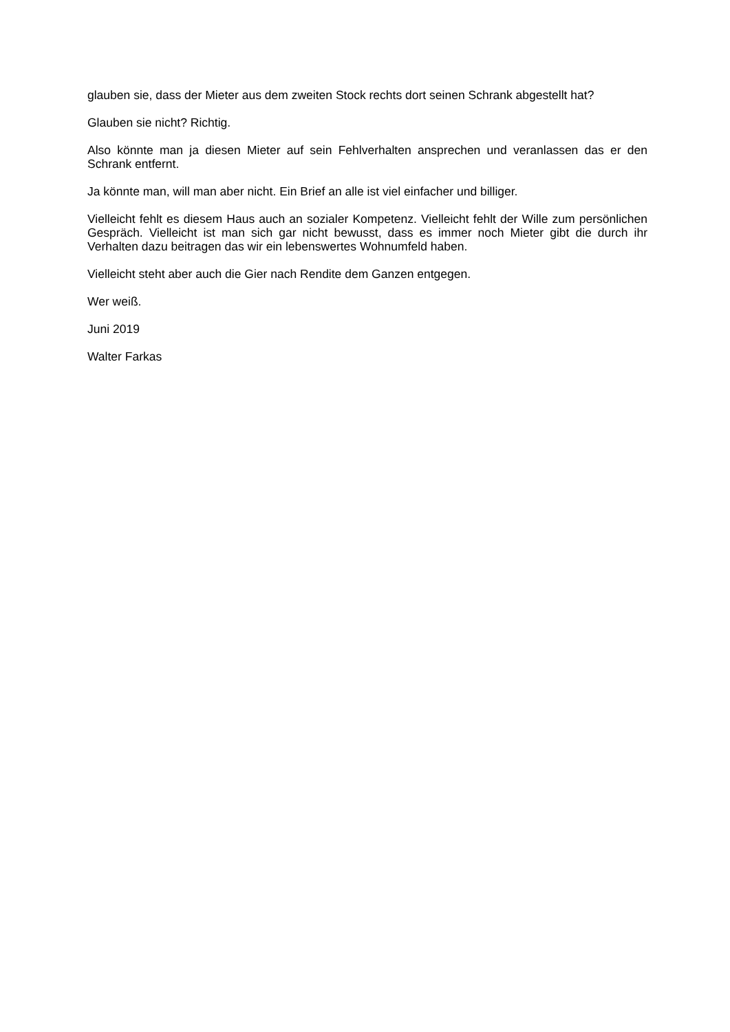glauben sie, dass der Mieter aus dem zweiten Stock rechts dort seinen Schrank abgestellt hat?
Glauben sie nicht? Richtig.
Also könnte man ja diesen Mieter auf sein Fehlverhalten ansprechen und veranlassen das er den Schrank entfernt.
Ja könnte man, will man aber nicht. Ein Brief an alle ist viel einfacher und billiger.
Vielleicht fehlt es diesem Haus auch an sozialer Kompetenz. Vielleicht fehlt der Wille zum persönlichen Gespräch. Vielleicht ist man sich gar nicht bewusst, dass es immer noch Mieter gibt die durch ihr Verhalten dazu beitragen das wir ein lebenswertes Wohnumfeld haben.
Vielleicht steht aber auch die Gier nach Rendite dem Ganzen entgegen.
Wer weiß.
Juni 2019
Walter Farkas